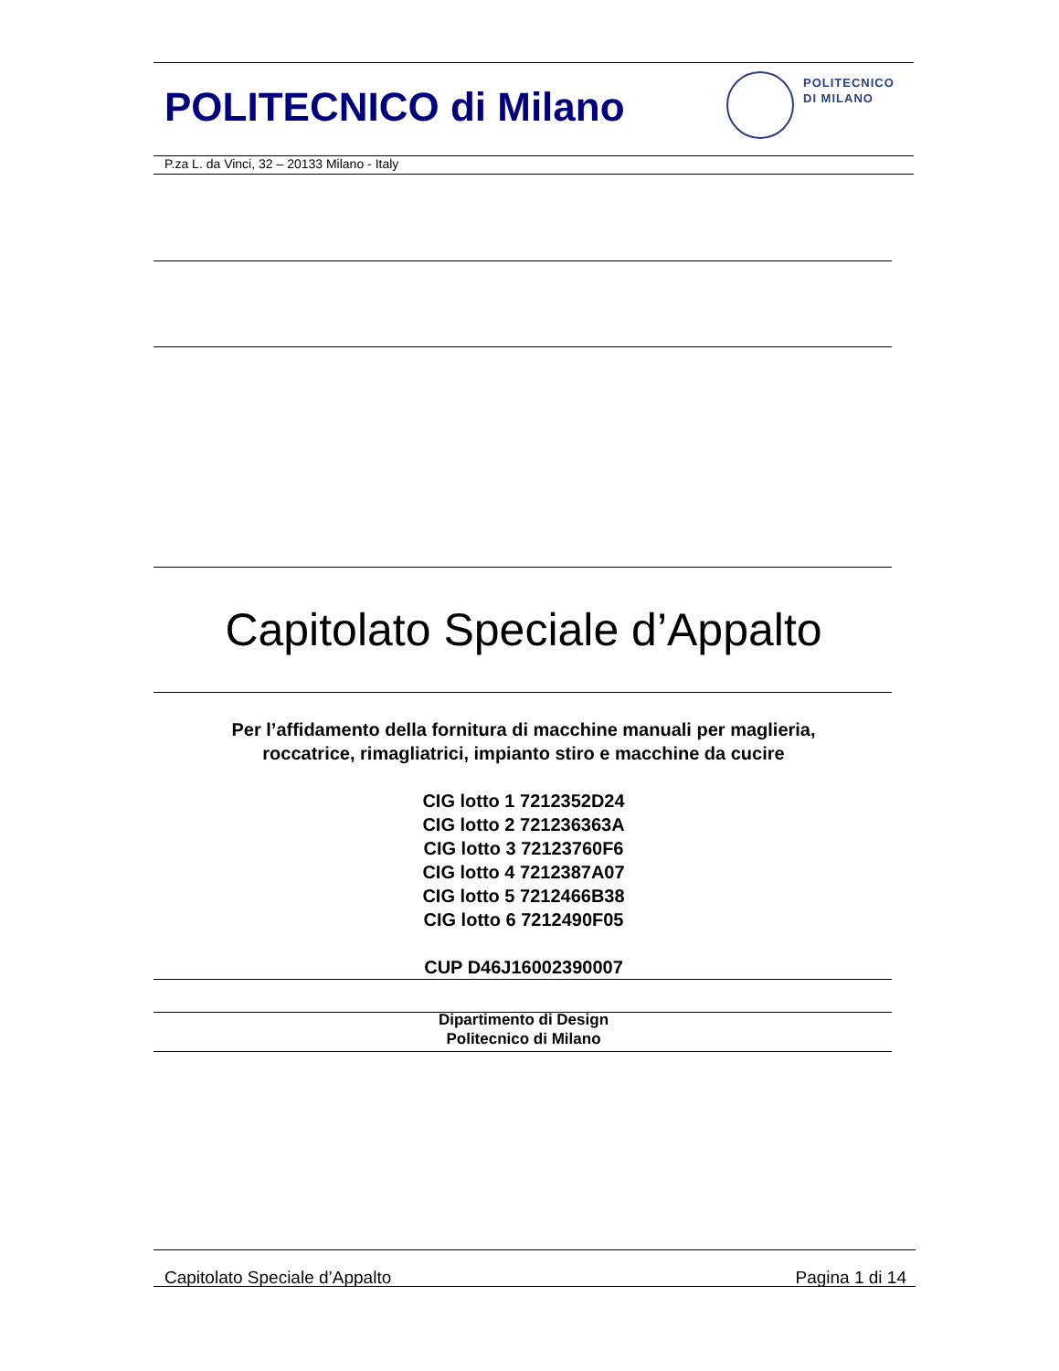POLITECNICO di Milano
POLITECNICO
DI MILANO
P.za L. da Vinci, 32 – 20133 Milano - Italy
Capitolato Speciale d’Appalto
Per l’affidamento della fornitura di macchine manuali per maglieria,
roccatrice, rimagliatrici, impianto stiro e macchine da cucire
CIG lotto 1 7212352D24
CIG lotto 2 721236363A
CIG lotto 3 72123760F6
CIG lotto 4 7212387A07
CIG lotto 5 7212466B38
CIG lotto 6 7212490F05
CUP D46J16002390007
Dipartimento di Design
Politecnico di Milano
Capitolato Speciale d’Appalto Pagina 1 di 14